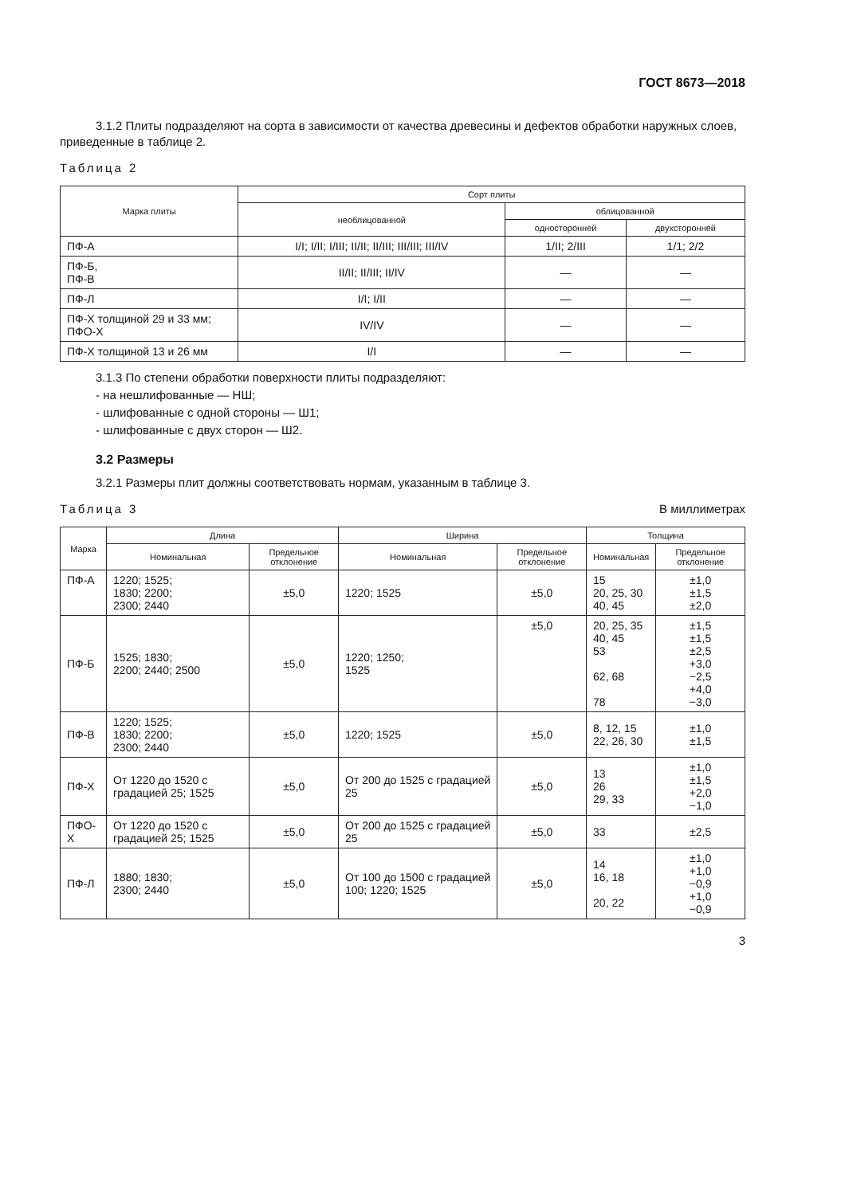ГОСТ 8673—2018
3.1.2 Плиты подразделяют на сорта в зависимости от качества древесины и дефектов обработки наружных слоев, приведенные в таблице 2.
Таблица 2
| Марка плиты | Сорт плиты | | |
| --- | --- | --- | --- |
| | необлицованной | облицованной | |
| | | односторонней | двухсторонней |
| ПФ-А | I/I; I/II; I/III; II/II; II/III; III/III; III/IV | 1/II; 2/III | 1/1; 2/2 |
| ПФ-Б, ПФ-В | II/II; II/III; II/IV | — | — |
| ПФ-Л | I/I; I/II | — | — |
| ПФ-Х толщиной 29 и 33 мм; ПФО-Х | IV/IV | — | — |
| ПФ-Х толщиной 13 и 26 мм | I/I | — | — |
3.1.3 По степени обработки поверхности плиты подразделяют:
- на нешлифованные — НШ;
- шлифованные с одной стороны — Ш1;
- шлифованные с двух сторон — Ш2.
3.2 Размеры
3.2.1 Размеры плит должны соответствовать нормам, указанным в таблице 3.
Таблица 3 В миллиметрах
| Марка | Длина | | Ширина | | Толщина | |
| --- | --- | --- | --- | --- | --- | --- |
| | Номинальная | Предельное отклонение | Номинальная | Предельное отклонение | Номинальная | Предельное отклонение |
| ПФ-А | 1220; 1525; 1830; 2200; 2300; 2440 | ±5,0 | 1220; 1525 | ±5,0 | 15 20, 25, 30 40, 45 | ±1,0 ±1,5 ±2,0 |
| ПФ-Б | 1525; 1830; 2200; 2440; 2500 | ±5,0 | 1220; 1250; 1525 | ±5,0 | 20, 25, 35 40, 45 53 62, 68 78 | ±1,5 ±1,5 ±2,5 +3,0 −2,5 +4,0 −3,0 |
| ПФ-В | 1220; 1525; 1830; 2200; 2300; 2440 | ±5,0 | 1220; 1525 | ±5,0 | 8, 12, 15 22, 26, 30 | ±1,0 ±1,5 |
| ПФ-Х | От 1220 до 1520 с градацией 25; 1525 | ±5,0 | От 200 до 1525 с градацией 25 | ±5,0 | 13 26 29, 33 | ±1,0 ±1,5 +2,0 −1,0 |
| ПФО-Х | От 1220 до 1520 с градацией 25; 1525 | ±5,0 | От 200 до 1525 с градацией 25 | ±5,0 | 33 | ±2,5 |
| ПФ-Л | 1880; 1830; 2300; 2440 | ±5,0 | От 100 до 1500 с градацией 100; 1220; 1525 | ±5,0 | 14 16, 18 20, 22 | ±1,0 +1,0 −0,9 +1,0 −0,9 |
3